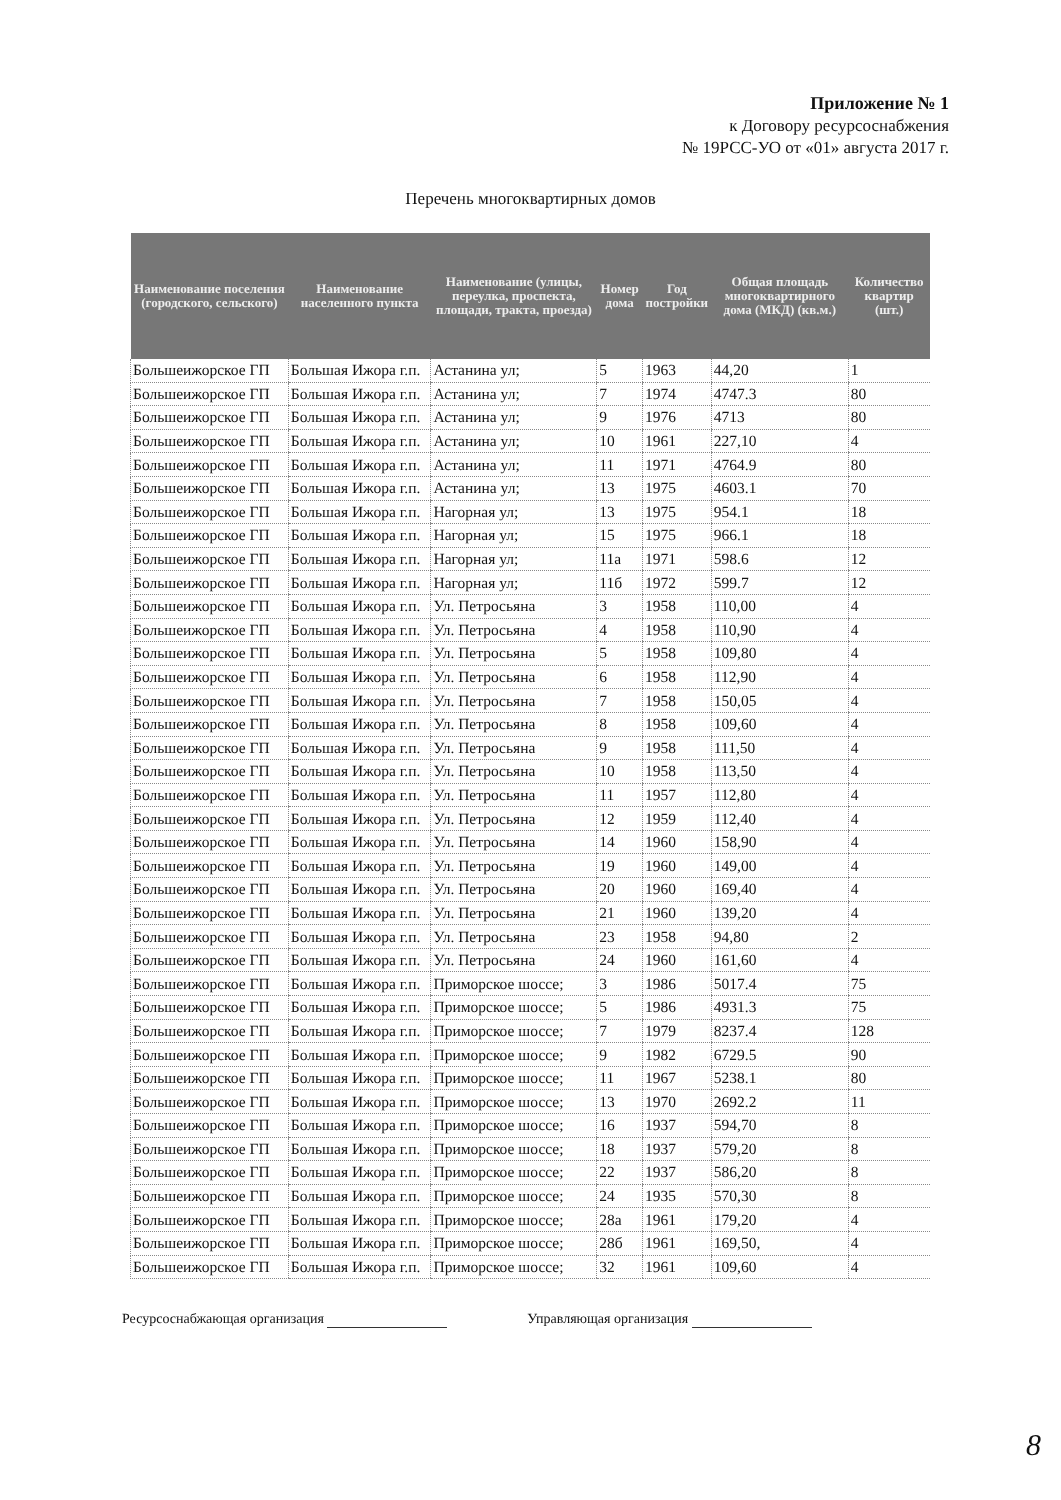Приложение № 1
к Договору ресурсоснабжения
№ 19РСС-УО от «01» августа 2017 г.
Перечень многоквартирных домов
| Наименование поселения (городского, сельского) | Наименование населенного пункта | Наименование (улицы, переулка, проспекта, площади, тракта, проезда) | Номер дома | Год постройки | Общая площадь многоквартирного дома (МКД) (кв.м.) | Количество квартир (шт.) |
| --- | --- | --- | --- | --- | --- | --- |
| Большеижорское ГП | Большая Ижора г.п. | Астанина ул; | 5 | 1963 | 44,20 | 1 |
| Большеижорское ГП | Большая Ижора г.п. | Астанина ул; | 7 | 1974 | 4747.3 | 80 |
| Большеижорское ГП | Большая Ижора г.п. | Астанина ул; | 9 | 1976 | 4713 | 80 |
| Большеижорское ГП | Большая Ижора г.п. | Астанина ул; | 10 | 1961 | 227,10 | 4 |
| Большеижорское ГП | Большая Ижора г.п. | Астанина ул; | 11 | 1971 | 4764.9 | 80 |
| Большеижорское ГП | Большая Ижора г.п. | Астанина ул; | 13 | 1975 | 4603.1 | 70 |
| Большеижорское ГП | Большая Ижора г.п. | Нагорная ул; | 13 | 1975 | 954.1 | 18 |
| Большеижорское ГП | Большая Ижора г.п. | Нагорная ул; | 15 | 1975 | 966.1 | 18 |
| Большеижорское ГП | Большая Ижора г.п. | Нагорная ул; | 11а | 1971 | 598.6 | 12 |
| Большеижорское ГП | Большая Ижора г.п. | Нагорная ул; | 11б | 1972 | 599.7 | 12 |
| Большеижорское ГП | Большая Ижора г.п. | Ул. Петросьяна | 3 | 1958 | 110,00 | 4 |
| Большеижорское ГП | Большая Ижора г.п. | Ул. Петросьяна | 4 | 1958 | 110,90 | 4 |
| Большеижорское ГП | Большая Ижора г.п. | Ул. Петросьяна | 5 | 1958 | 109,80 | 4 |
| Большеижорское ГП | Большая Ижора г.п. | Ул. Петросьяна | 6 | 1958 | 112,90 | 4 |
| Большеижорское ГП | Большая Ижора г.п. | Ул. Петросьяна | 7 | 1958 | 150,05 | 4 |
| Большеижорское ГП | Большая Ижора г.п. | Ул. Петросьяна | 8 | 1958 | 109,60 | 4 |
| Большеижорское ГП | Большая Ижора г.п. | Ул. Петросьяна | 9 | 1958 | 111,50 | 4 |
| Большеижорское ГП | Большая Ижора г.п. | Ул. Петросьяна | 10 | 1958 | 113,50 | 4 |
| Большеижорское ГП | Большая Ижора г.п. | Ул. Петросьяна | 11 | 1957 | 112,80 | 4 |
| Большеижорское ГП | Большая Ижора г.п. | Ул. Петросьяна | 12 | 1959 | 112,40 | 4 |
| Большеижорское ГП | Большая Ижора г.п. | Ул. Петросьяна | 14 | 1960 | 158,90 | 4 |
| Большеижорское ГП | Большая Ижора г.п. | Ул. Петросьяна | 19 | 1960 | 149,00 | 4 |
| Большеижорское ГП | Большая Ижора г.п. | Ул. Петросьяна | 20 | 1960 | 169,40 | 4 |
| Большеижорское ГП | Большая Ижора г.п. | Ул. Петросьяна | 21 | 1960 | 139,20 | 4 |
| Большеижорское ГП | Большая Ижора г.п. | Ул. Петросьяна | 23 | 1958 | 94,80 | 2 |
| Большеижорское ГП | Большая Ижора г.п. | Ул. Петросьяна | 24 | 1960 | 161,60 | 4 |
| Большеижорское ГП | Большая Ижора г.п. | Приморское шоссе; | 3 | 1986 | 5017.4 | 75 |
| Большеижорское ГП | Большая Ижора г.п. | Приморское шоссе; | 5 | 1986 | 4931.3 | 75 |
| Большеижорское ГП | Большая Ижора г.п. | Приморское шоссе; | 7 | 1979 | 8237.4 | 128 |
| Большеижорское ГП | Большая Ижора г.п. | Приморское шоссе; | 9 | 1982 | 6729.5 | 90 |
| Большеижорское ГП | Большая Ижора г.п. | Приморское шоссе; | 11 | 1967 | 5238.1 | 80 |
| Большеижорское ГП | Большая Ижора г.п. | Приморское шоссе; | 13 | 1970 | 2692.2 | 11 |
| Большеижорское ГП | Большая Ижора г.п. | Приморское шоссе; | 16 | 1937 | 594,70 | 8 |
| Большеижорское ГП | Большая Ижора г.п. | Приморское шоссе; | 18 | 1937 | 579,20 | 8 |
| Большеижорское ГП | Большая Ижора г.п. | Приморское шоссе; | 22 | 1937 | 586,20 | 8 |
| Большеижорское ГП | Большая Ижора г.п. | Приморское шоссе; | 24 | 1935 | 570,30 | 8 |
| Большеижорское ГП | Большая Ижора г.п. | Приморское шоссе; | 28а | 1961 | 179,20 | 4 |
| Большеижорское ГП | Большая Ижора г.п. | Приморское шоссе; | 28б | 1961 | 169,50, | 4 |
| Большеижорское ГП | Большая Ижора г.п. | Приморское шоссе; | 32 | 1961 | 109,60 | 4 |
Ресурсоснабжающая организация Управляющая организация
8